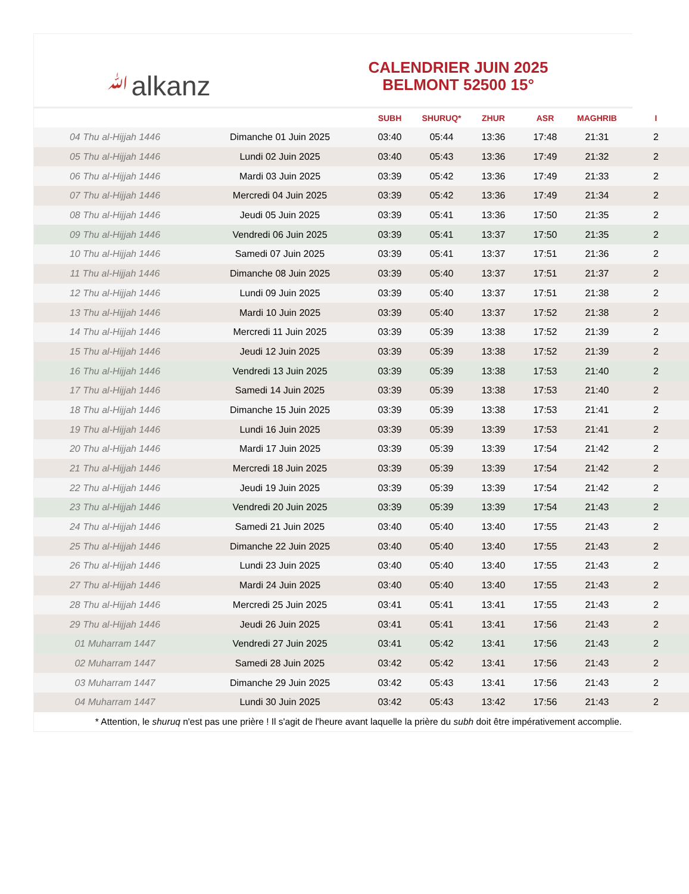ﷲalkanz
CALENDRIER JUIN 2025
BELMONT 52500 15°
| | | SUBH | SHURUQ* | ZHUR | ASR | MAGHRIB | I |
| --- | --- | --- | --- | --- | --- | --- | --- |
| 04 Thu al-Hijjah 1446 | Dimanche 01 Juin 2025 | 03:40 | 05:44 | 13:36 | 17:48 | 21:31 | 2 |
| 05 Thu al-Hijjah 1446 | Lundi 02 Juin 2025 | 03:40 | 05:43 | 13:36 | 17:49 | 21:32 | 2 |
| 06 Thu al-Hijjah 1446 | Mardi 03 Juin 2025 | 03:39 | 05:42 | 13:36 | 17:49 | 21:33 | 2 |
| 07 Thu al-Hijjah 1446 | Mercredi 04 Juin 2025 | 03:39 | 05:42 | 13:36 | 17:49 | 21:34 | 2 |
| 08 Thu al-Hijjah 1446 | Jeudi 05 Juin 2025 | 03:39 | 05:41 | 13:36 | 17:50 | 21:35 | 2 |
| 09 Thu al-Hijjah 1446 | Vendredi 06 Juin 2025 | 03:39 | 05:41 | 13:37 | 17:50 | 21:35 | 2 |
| 10 Thu al-Hijjah 1446 | Samedi 07 Juin 2025 | 03:39 | 05:41 | 13:37 | 17:51 | 21:36 | 2 |
| 11 Thu al-Hijjah 1446 | Dimanche 08 Juin 2025 | 03:39 | 05:40 | 13:37 | 17:51 | 21:37 | 2 |
| 12 Thu al-Hijjah 1446 | Lundi 09 Juin 2025 | 03:39 | 05:40 | 13:37 | 17:51 | 21:38 | 2 |
| 13 Thu al-Hijjah 1446 | Mardi 10 Juin 2025 | 03:39 | 05:40 | 13:37 | 17:52 | 21:38 | 2 |
| 14 Thu al-Hijjah 1446 | Mercredi 11 Juin 2025 | 03:39 | 05:39 | 13:38 | 17:52 | 21:39 | 2 |
| 15 Thu al-Hijjah 1446 | Jeudi 12 Juin 2025 | 03:39 | 05:39 | 13:38 | 17:52 | 21:39 | 2 |
| 16 Thu al-Hijjah 1446 | Vendredi 13 Juin 2025 | 03:39 | 05:39 | 13:38 | 17:53 | 21:40 | 2 |
| 17 Thu al-Hijjah 1446 | Samedi 14 Juin 2025 | 03:39 | 05:39 | 13:38 | 17:53 | 21:40 | 2 |
| 18 Thu al-Hijjah 1446 | Dimanche 15 Juin 2025 | 03:39 | 05:39 | 13:38 | 17:53 | 21:41 | 2 |
| 19 Thu al-Hijjah 1446 | Lundi 16 Juin 2025 | 03:39 | 05:39 | 13:39 | 17:53 | 21:41 | 2 |
| 20 Thu al-Hijjah 1446 | Mardi 17 Juin 2025 | 03:39 | 05:39 | 13:39 | 17:54 | 21:42 | 2 |
| 21 Thu al-Hijjah 1446 | Mercredi 18 Juin 2025 | 03:39 | 05:39 | 13:39 | 17:54 | 21:42 | 2 |
| 22 Thu al-Hijjah 1446 | Jeudi 19 Juin 2025 | 03:39 | 05:39 | 13:39 | 17:54 | 21:42 | 2 |
| 23 Thu al-Hijjah 1446 | Vendredi 20 Juin 2025 | 03:39 | 05:39 | 13:39 | 17:54 | 21:43 | 2 |
| 24 Thu al-Hijjah 1446 | Samedi 21 Juin 2025 | 03:40 | 05:40 | 13:40 | 17:55 | 21:43 | 2 |
| 25 Thu al-Hijjah 1446 | Dimanche 22 Juin 2025 | 03:40 | 05:40 | 13:40 | 17:55 | 21:43 | 2 |
| 26 Thu al-Hijjah 1446 | Lundi 23 Juin 2025 | 03:40 | 05:40 | 13:40 | 17:55 | 21:43 | 2 |
| 27 Thu al-Hijjah 1446 | Mardi 24 Juin 2025 | 03:40 | 05:40 | 13:40 | 17:55 | 21:43 | 2 |
| 28 Thu al-Hijjah 1446 | Mercredi 25 Juin 2025 | 03:41 | 05:41 | 13:41 | 17:55 | 21:43 | 2 |
| 29 Thu al-Hijjah 1446 | Jeudi 26 Juin 2025 | 03:41 | 05:41 | 13:41 | 17:56 | 21:43 | 2 |
| 01 Muharram 1447 | Vendredi 27 Juin 2025 | 03:41 | 05:42 | 13:41 | 17:56 | 21:43 | 2 |
| 02 Muharram 1447 | Samedi 28 Juin 2025 | 03:42 | 05:42 | 13:41 | 17:56 | 21:43 | 2 |
| 03 Muharram 1447 | Dimanche 29 Juin 2025 | 03:42 | 05:43 | 13:41 | 17:56 | 21:43 | 2 |
| 04 Muharram 1447 | Lundi 30 Juin 2025 | 03:42 | 05:43 | 13:42 | 17:56 | 21:43 | 2 |
* Attention, le shuruq n'est pas une prière ! Il s'agit de l'heure avant laquelle la prière du subh doit être impérativement accomplie.